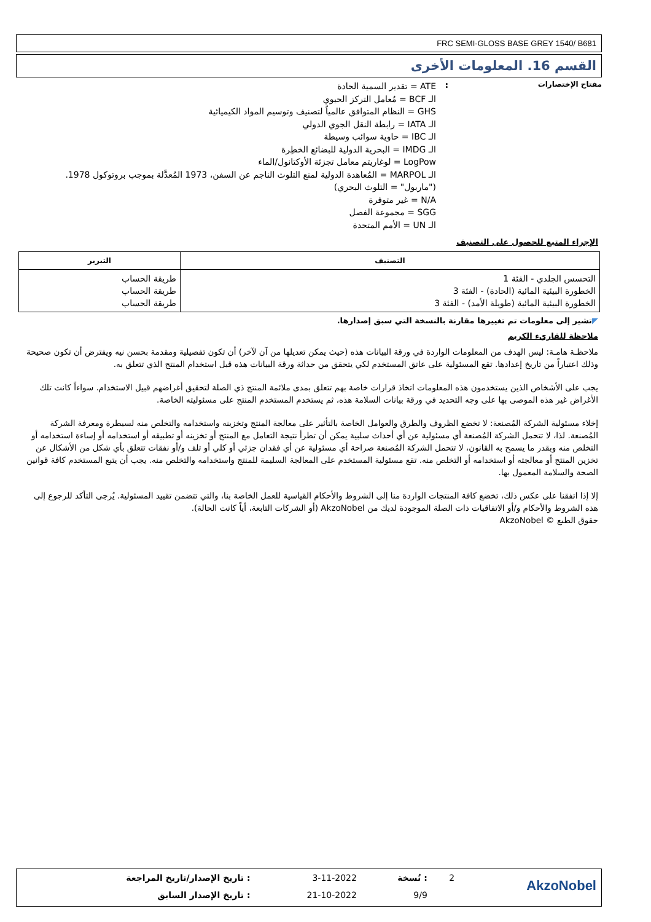FRC SEMI-GLOSS BASE GREY 1540/ B681
القسم 16. المعلومات الأخرى
مفتاح الإختصارات
:
ATE = تقدير السمية الحادة
الـ BCF = مُعامل التركز الحيوي
GHS = النظام المتوافق عالمياً لتصنيف وتوسيم المواد الكيميائية
الـ IATA = رابطة النقل الجوي الدولي
الـ IBC = حاوية سوائب وسيطة
الـ IMDG = البحرية الدولية للبضائع الخطِرة
LogPow = لوغاريتم معامل تجزئة الأوكتانول/الماء
الـ MARPOL = المُعاهدة الدولية لمنع التلوث الناجم عن السفن، 1973 المُعدَّلة بموجب بروتوكول 1978.
("ماربول" = التلوث البحري)
N/A = غير متوفرة
SGG = مجموعة الفصل
الـ UN = الأمم المتحدة
الإجراء المتبع للحصول على التصنيف
| التصنيف | التبرير |
| --- | --- |
| التحسس الجلدي - الفئة 1 الخطورة البيئية المائية (الحادة) - الفئة 3 الخطورة البيئية المائية (طويلة الأمد) - الفئة 3 | طريقة الحساب طريقة الحساب طريقة الحساب |
◤تشير إلى معلومات تم تغييرها مقارنة بالنسخة التي سبق إصدارها.
ملاحظة للقاريء الكريم
ملاحظـة هامـة: ليس الهدف من المعلومات الواردة في ورقة البيانات هذه (حيث يمكن تعديلها من آن لآخر) أن تكون تفصيلية ومقدمة بحسن نيه ويفترض أن تكون صحيحة وذلك اعتباراً من تاريخ إعدادها. تقع المسئولية على عاتق المستخدم لكي يتحقق من حداثة ورقة البيانات هذه قبل استخدام المنتج الذي تتعلق به.
يجب على الأشخاص الذين يستخدمون هذه المعلومات اتخاذ قرارات خاصة بهم تتعلق بمدى ملائمة المنتج ذي الصلة لتحقيق أغراضهم قبيل الاستخدام. سواءاً كانت تلك الأغراض غير هذه الموصى بها على وجه التحديد في ورقة بيانات السلامة هذه، ثم يستخدم المستخدم المنتج على مسئوليته الخاصة.
إخلاء مسئولية الشركة المُصنعة: لا تخضع الظروف والطرق والعوامل الخاصة بالتأثير على معالجة المنتج وتخزينه واستخدامه والتخلص منه لسيطرة ومعرفة الشركة المُصنعة. لذا، لا تتحمل الشركة المُصنعة أي مسئولية عن أي أحداث سلبية يمكن أن تطرأ نتيجة التعامل مع المنتج أو تخزينه أو تطبيقه أو استخدامه أو إساءة استخدامه أو التخلص منه وبقدر ما يسمح به القانون، لا تتحمل الشركة المُصنعة صراحة أي مسئولية عن أي فقدان جزئي أو كلي أو تلف و/أو نفقات تتعلق بأي شكل من الأشكال عن تخزين المنتج أو معالجته أو استخدامه أو التخلص منه. تقع مسئولية المستخدم على المعالجة السليمة للمنتج واستخدامه والتخلص منه. يجب أن يتبع المستخدم كافة قوانين الصحة والسلامة المعمول بها.
إلا إذا اتفقنا على عكس ذلك، تخضع كافة المنتجات الواردة منا إلى الشروط والأحكام القياسية للعمل الخاصة بنا، والتي تتضمن تقييد المسئولية. يُرجى التأكد للرجوع إلى هذه الشروط والأحكام و/أو الاتفاقيات ذات الصلة الموجودة لديك من AkzoNobel (أو الشركات التابعة، أياً كانت الحالة).
حقوق الطبع © AkzoNobel
| AkzoNobel | 2 | : نُسخة | 3-11-2022 | : تاريخ الإصدار/تاريخ المراجعة |
| | | 9/9 | 21-10-2022 | : تاريخ الإصدار السابق |